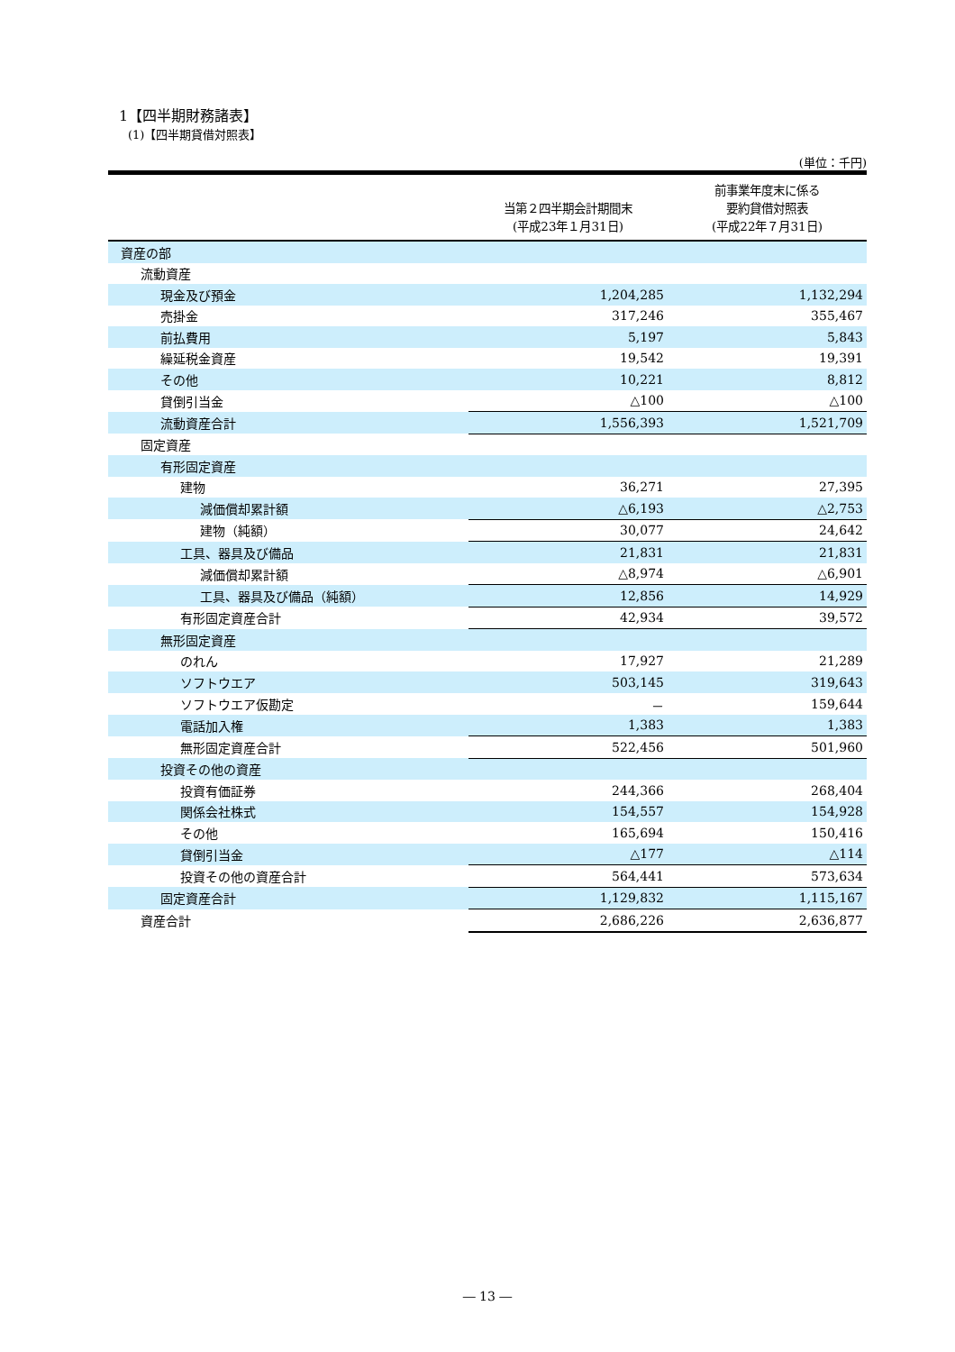1【四半期財務諸表】
(1)【四半期貸借対照表】
(単位：千円)
| | 当第２四半期会計期間末 (平成23年１月31日) | 前事業年度末に係る 要約貸借対照表 (平成22年７月31日) |
| --- | --- | --- |
| 資産の部 | | |
| 流動資産 | | |
| 現金及び預金 | 1,204,285 | 1,132,294 |
| 売掛金 | 317,246 | 355,467 |
| 前払費用 | 5,197 | 5,843 |
| 繰延税金資産 | 19,542 | 19,391 |
| その他 | 10,221 | 8,812 |
| 貸倒引当金 | △100 | △100 |
| 流動資産合計 | 1,556,393 | 1,521,709 |
| 固定資産 | | |
| 有形固定資産 | | |
| 建物 | 36,271 | 27,395 |
| 減価償却累計額 | △6,193 | △2,753 |
| 建物（純額） | 30,077 | 24,642 |
| 工具、器具及び備品 | 21,831 | 21,831 |
| 減価償却累計額 | △8,974 | △6,901 |
| 工具、器具及び備品（純額） | 12,856 | 14,929 |
| 有形固定資産合計 | 42,934 | 39,572 |
| 無形固定資産 | | |
| のれん | 17,927 | 21,289 |
| ソフトウエア | 503,145 | 319,643 |
| ソフトウエア仮勘定 | － | 159,644 |
| 電話加入権 | 1,383 | 1,383 |
| 無形固定資産合計 | 522,456 | 501,960 |
| 投資その他の資産 | | |
| 投資有価証券 | 244,366 | 268,404 |
| 関係会社株式 | 154,557 | 154,928 |
| その他 | 165,694 | 150,416 |
| 貸倒引当金 | △177 | △114 |
| 投資その他の資産合計 | 564,441 | 573,634 |
| 固定資産合計 | 1,129,832 | 1,115,167 |
| 資産合計 | 2,686,226 | 2,636,877 |
― 13 ―